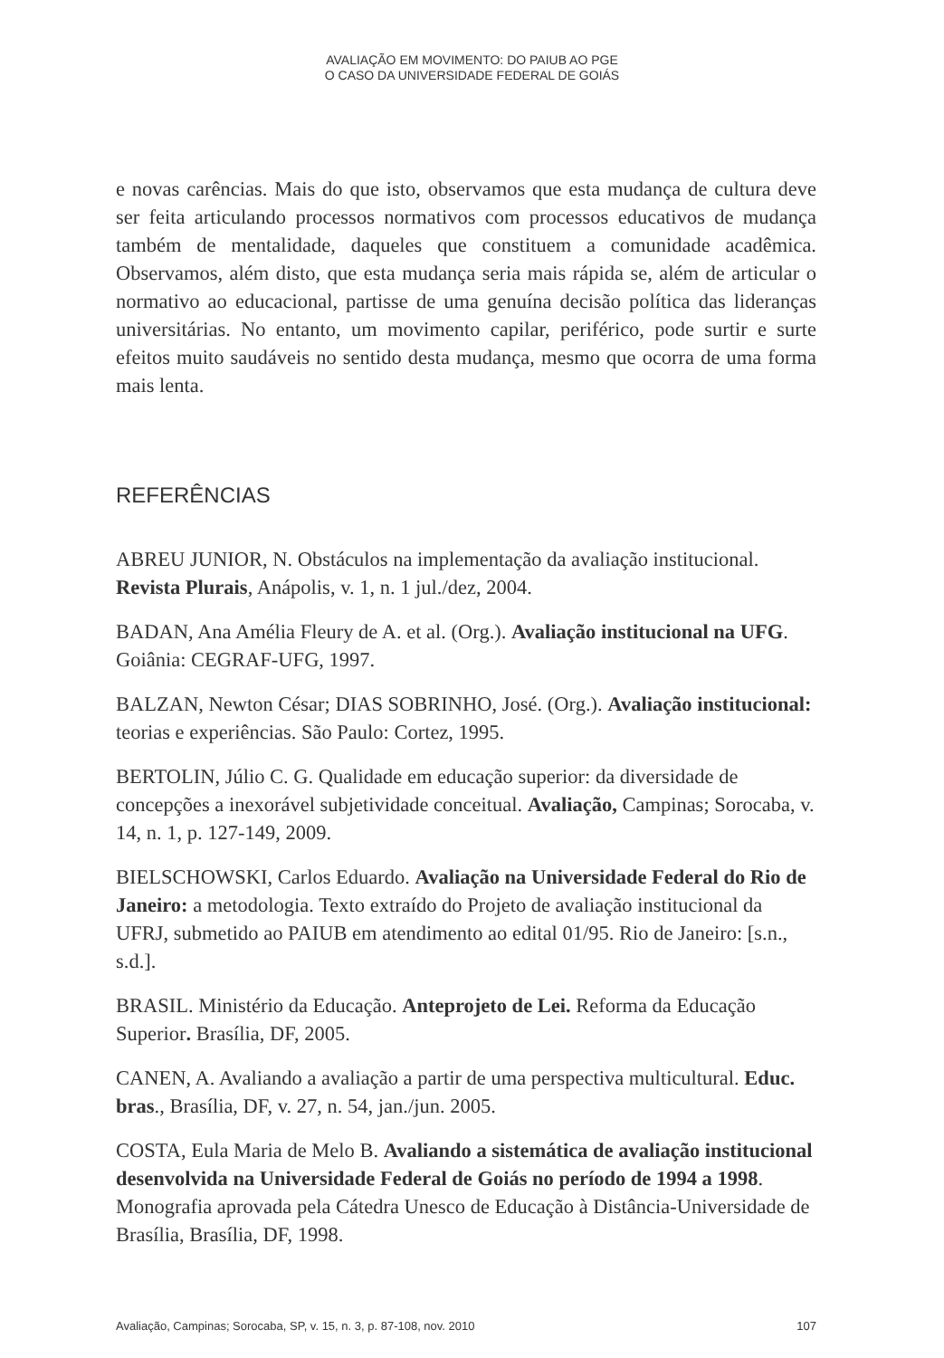AVALIAÇÃO EM MOVIMENTO: DO PAIUB AO PGE
O CASO DA UNIVERSIDADE FEDERAL DE GOIÁS
e novas carências. Mais do que isto, observamos que esta mudança de cultura deve ser feita articulando processos normativos com processos educativos de mudança também de mentalidade, daqueles que constituem a comunidade acadêmica. Observamos, além disto, que esta mudança seria mais rápida se, além de articular o normativo ao educacional, partisse de uma genuína decisão política das lideranças universitárias. No entanto, um movimento capilar, periférico, pode surtir e surte efeitos muito saudáveis no sentido desta mudança, mesmo que ocorra de uma forma mais lenta.
REFERÊNCIAS
ABREU JUNIOR, N. Obstáculos na implementação da avaliação institucional. Revista Plurais, Anápolis, v. 1, n. 1 jul./dez, 2004.
BADAN, Ana Amélia Fleury de A. et al. (Org.). Avaliação institucional na UFG. Goiânia: CEGRAF-UFG, 1997.
BALZAN, Newton César; DIAS SOBRINHO, José. (Org.). Avaliação institucional: teorias e experiências. São Paulo: Cortez, 1995.
BERTOLIN, Júlio C. G. Qualidade em educação superior: da diversidade de concepções a inexorável subjetividade conceitual. Avaliação, Campinas; Sorocaba, v. 14, n. 1, p. 127-149, 2009.
BIELSCHOWSKI, Carlos Eduardo. Avaliação na Universidade Federal do Rio de Janeiro: a metodologia. Texto extraído do Projeto de avaliação institucional da UFRJ, submetido ao PAIUB em atendimento ao edital 01/95. Rio de Janeiro: [s.n., s.d.].
BRASIL. Ministério da Educação. Anteprojeto de Lei. Reforma da Educação Superior. Brasília, DF, 2005.
CANEN, A. Avaliando a avaliação a partir de uma perspectiva multicultural. Educ. bras., Brasília, DF, v. 27, n. 54, jan./jun. 2005.
COSTA, Eula Maria de Melo B. Avaliando a sistemática de avaliação institucional desenvolvida na Universidade Federal de Goiás no período de 1994 a 1998. Monografia aprovada pela Cátedra Unesco de Educação à Distância-Universidade de Brasília, Brasília, DF, 1998.
Avaliação, Campinas; Sorocaba, SP, v. 15, n. 3, p. 87-108, nov. 2010 107